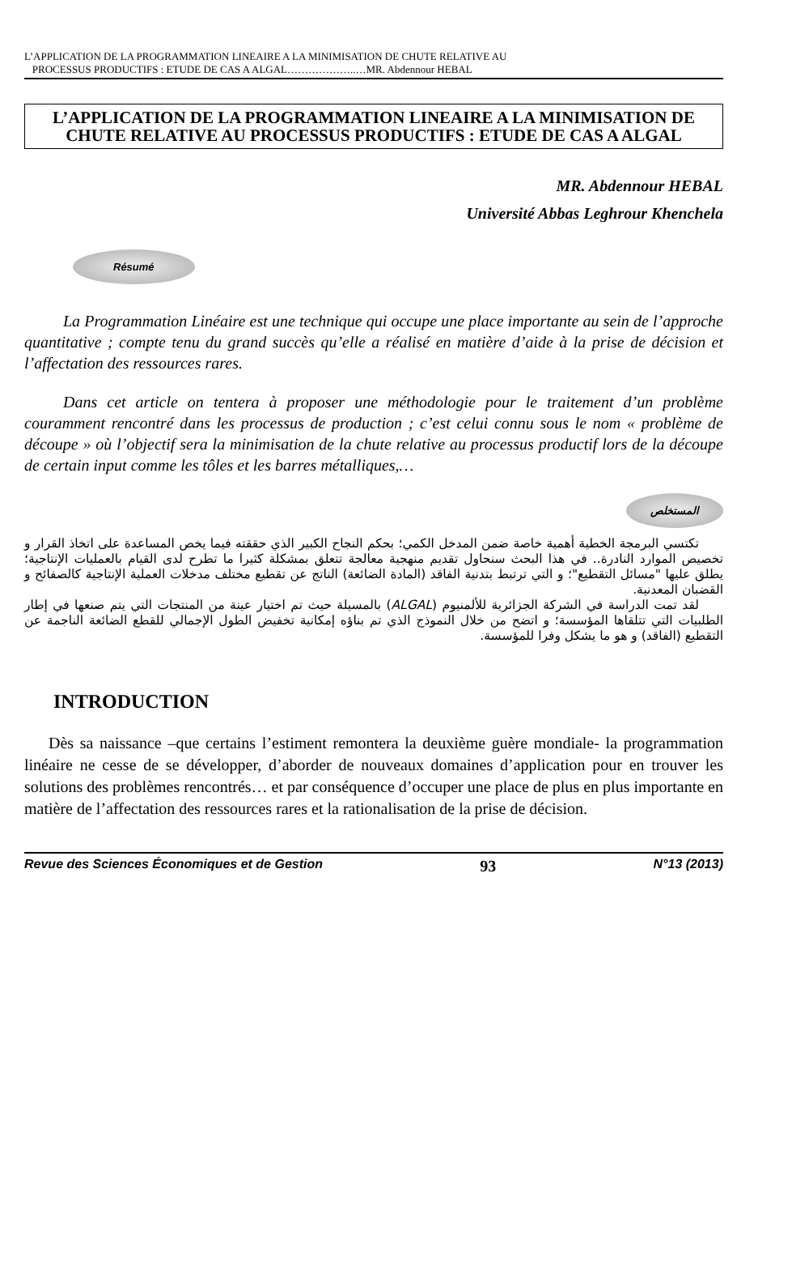L’APPLICATION DE LA PROGRAMMATION LINEAIRE A LA MINIMISATION DE CHUTE RELATIVE AU
PROCESSUS PRODUCTIFS : ETUDE DE CAS A ALGAL………………..…MR. Abdennour HEBAL
L’APPLICATION DE LA PROGRAMMATION LINEAIRE A LA MINIMISATION DE CHUTE RELATIVE AU PROCESSUS PRODUCTIFS : ETUDE DE CAS A ALGAL
MR. Abdennour HEBAL
Université Abbas Leghrour Khenchela
Résumé
La Programmation Linéaire est une technique qui occupe une place importante au sein de l’approche quantitative ; compte tenu du grand succès qu’elle a réalisé en matière d’aide à la prise de décision et l’affectation des ressources rares.
Dans cet article on tentera à proposer une méthodologie pour le traitement d’un problème couramment rencontré dans les processus de production ; c’est celui connu sous le nom « problème de découpe » où l’objectif sera la minimisation de la chute relative au processus productif lors de la découpe de certain input comme les tôles et les barres métalliques,…
المستخلص
تكتسي البرمجة الخطية أهمية خاصة ضمن المدخل الكمي؛ بحكم النجاح الكبير الذي حققته فيما يخص المساعدة على اتخاذ القرار و تخصيص الموارد النادرة.. في هذا البحث سنحاول تقديم منهجية معالجة تتعلق بمشكلة كثيرا ما تطرح لدى القيام بالعمليات الإنتاجية؛ يطلق عليها "مسائل التقطيع"؛ و التي ترتبط بتدنية الفاقد (المادة الضائعة) الناتج عن تقطيع مختلف مدخلات العملية الإنتاجية كالصفائح و القضبان المعدنية.
لقد تمت الدراسة في الشركة الجزائرية للألمنيوم (ALGAL) بالمسيلة حيث تم اختيار عينة من المنتجات التي يتم صنعها في إطار الطلبيات التي تتلقاها المؤسسة؛ و اتضح من خلال النموذج الذي تم بناؤه إمكانية تخفيض الطول الإجمالي للقطع الضائعة الناجمة عن التقطيع (الفاقد) و هو ما يشكل وفرا للمؤسسة.
INTRODUCTION
Dès sa naissance –que certains l’estiment remontera la deuxième guère mondiale- la programmation linéaire ne cesse de se développer, d’aborder de nouveaux domaines d’application pour en trouver les solutions des problèmes rencontrés… et par conséquence d’occuper une place de plus en plus importante en matière de l’affectation des ressources rares et la rationalisation de la prise de décision.
Revue des Sciences Économiques et de Gestion 93 N°13 (2013)